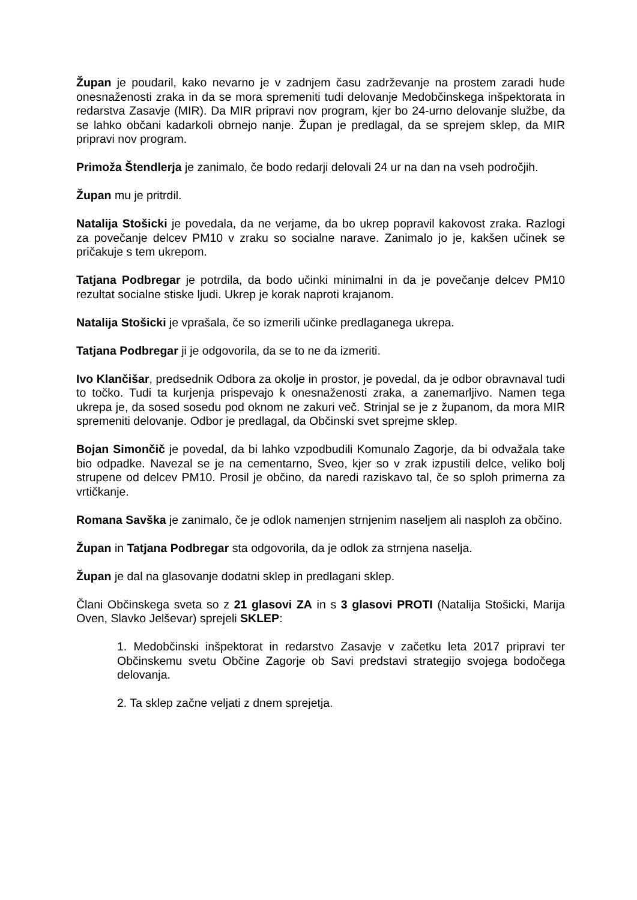Župan je poudaril, kako nevarno je v zadnjem času zadrževanje na prostem zaradi hude onesnaženosti zraka in da se mora spremeniti tudi delovanje Medobčinskega inšpektorata in redarstva Zasavje (MIR). Da MIR pripravi nov program, kjer bo 24-urno delovanje službe, da se lahko občani kadarkoli obrnejo nanje. Župan je predlagal, da se sprejem sklep, da MIR pripravi nov program.
Primoža Štendlerja je zanimalo, če bodo redarji delovali 24 ur na dan na vseh področjih.
Župan mu je pritrdil.
Natalija Stošicki je povedala, da ne verjame, da bo ukrep popravil kakovost zraka. Razlogi za povečanje delcev PM10 v zraku so socialne narave. Zanimalo jo je, kakšen učinek se pričakuje s tem ukrepom.
Tatjana Podbregar je potrdila, da bodo učinki minimalni in da je povečanje delcev PM10 rezultat socialne stiske ljudi. Ukrep je korak naproti krajanom.
Natalija Stošicki je vprašala, če so izmerili učinke predlaganega ukrepa.
Tatjana Podbregar ji je odgovorila, da se to ne da izmeriti.
Ivo Klančišar, predsednik Odbora za okolje in prostor, je povedal, da je odbor obravnaval tudi to točko. Tudi ta kurjenja prispevajo k onesnaženosti zraka, a zanemarljivo. Namen tega ukrepa je, da sosed sosedu pod oknom ne zakuri več. Strinjal se je z županom, da mora MIR spremeniti delovanje. Odbor je predlagal, da Občinski svet sprejme sklep.
Bojan Simončič je povedal, da bi lahko vzpodbudili Komunalo Zagorje, da bi odvažala take bio odpadke. Navezal se je na cementarno, Sveo, kjer so v zrak izpustili delce, veliko bolj strupene od delcev PM10. Prosil je občino, da naredi raziskavo tal, če so sploh primerna za vrtičkanje.
Romana Savška je zanimalo, če je odlok namenjen strnjenim naseljem ali nasploh za občino.
Župan in Tatjana Podbregar sta odgovorila, da je odlok za strnjena naselja.
Župan je dal na glasovanje dodatni sklep in predlagani sklep.
Člani Občinskega sveta so z 21 glasovi ZA in s 3 glasovi PROTI (Natalija Stošicki, Marija Oven, Slavko Jelševar) sprejeli SKLEP:
1. Medobčinski inšpektorat in redarstvo Zasavje v začetku leta 2017 pripravi ter Občinskemu svetu Občine Zagorje ob Savi predstavi strategijo svojega bodočega delovanja.
2. Ta sklep začne veljati z dnem sprejetja.